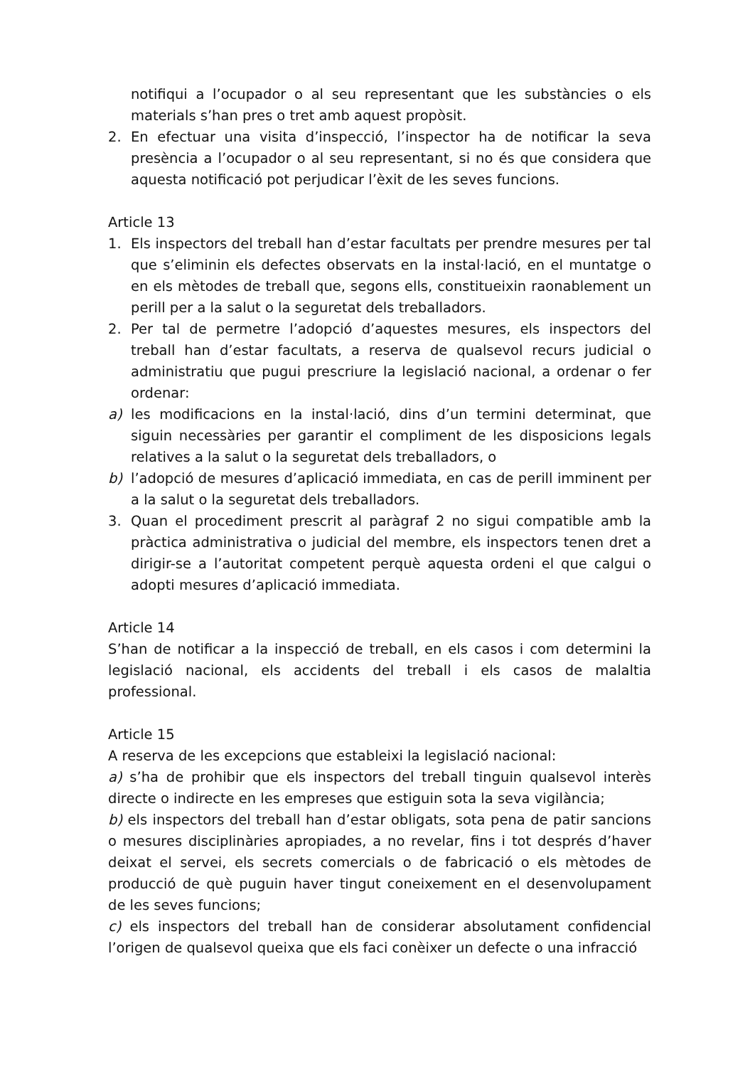notifiqui a l’ocupador o al seu representant que les substàncies o els materials s’han pres o tret amb aquest propòsit.
2. En efectuar una visita d’inspecció, l’inspector ha de notificar la seva presència a l’ocupador o al seu representant, si no és que considera que aquesta notificació pot perjudicar l’èxit de les seves funcions.
Article 13
1. Els inspectors del treball han d’estar facultats per prendre mesures per tal que s’eliminin els defectes observats en la instal·lació, en el muntatge o en els mètodes de treball que, segons ells, constitueixin raonablement un perill per a la salut o la seguretat dels treballadors.
2. Per tal de permetre l’adopció d’aquestes mesures, els inspectors del treball han d’estar facultats, a reserva de qualsevol recurs judicial o administratiu que pugui prescriure la legislació nacional, a ordenar o fer ordenar:
a) les modificacions en la instal·lació, dins d’un termini determinat, que siguin necessàries per garantir el compliment de les disposicions legals relatives a la salut o la seguretat dels treballadors, o
b) l’adopció de mesures d’aplicació immediata, en cas de perill imminent per a la salut o la seguretat dels treballadors.
3. Quan el procediment prescrit al paràgraf 2 no sigui compatible amb la pràctica administrativa o judicial del membre, els inspectors tenen dret a dirigir-se a l’autoritat competent perquè aquesta ordeni el que calgui o adopti mesures d’aplicació immediata.
Article 14
S’han de notificar a la inspecció de treball, en els casos i com determini la legislació nacional, els accidents del treball i els casos de malaltia professional.
Article 15
A reserva de les excepcions que estableixi la legislació nacional:
a) s’ha de prohibir que els inspectors del treball tinguin qualsevol interès directe o indirecte en les empreses que estiguin sota la seva vigilància;
b) els inspectors del treball han d’estar obligats, sota pena de patir sancions o mesures disciplinàries apropiades, a no revelar, fins i tot després d’haver deixat el servei, els secrets comercials o de fabricació o els mètodes de producció de què puguin haver tingut coneixement en el desenvolupament de les seves funcions;
c) els inspectors del treball han de considerar absolutament confidencial l’origen de qualsevol queixa que els faci conèixer un defecte o una infracció